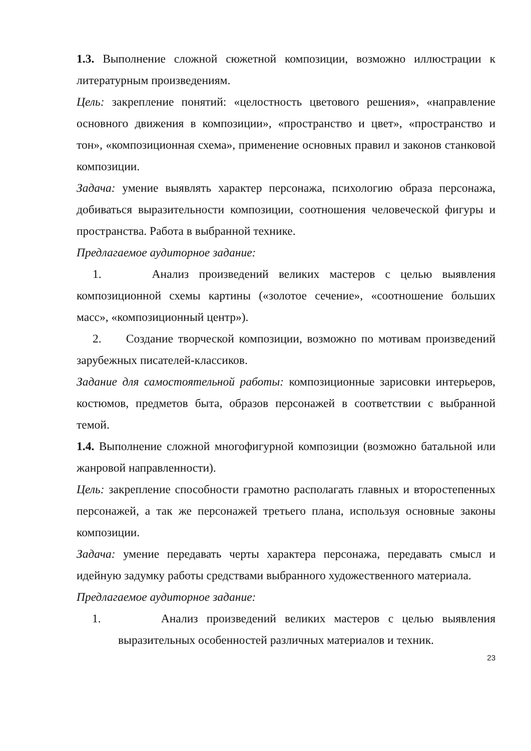1.3. Выполнение сложной сюжетной композиции, возможно иллюстрации к литературным произведениям.
Цель: закрепление понятий: «целостность цветового решения», «направление основного движения в композиции», «пространство и цвет», «пространство и тон», «композиционная схема», применение основных правил и законов станковой композиции.
Задача: умение выявлять характер персонажа, психологию образа персонажа, добиваться выразительности композиции, соотношения человеческой фигуры и пространства. Работа в выбранной технике.
Предлагаемое аудиторное задание:
1. Анализ произведений великих мастеров с целью выявления композиционной схемы картины («золотое сечение», «соотношение больших масс», «композиционный центр»).
2. Создание творческой композиции, возможно по мотивам произведений зарубежных писателей-классиков.
Задание для самостоятельной работы: композиционные зарисовки интерьеров, костюмов, предметов быта, образов персонажей в соответствии с выбранной темой.
1.4. Выполнение сложной многофигурной композиции (возможно батальной или жанровой направленности).
Цель: закрепление способности грамотно располагать главных и второстепенных персонажей, а так же персонажей третьего плана, используя основные законы композиции.
Задача: умение передавать черты характера персонажа, передавать смысл и идейную задумку работы средствами выбранного художественного материала.
Предлагаемое аудиторное задание:
1. Анализ произведений великих мастеров с целью выявления выразительных особенностей различных материалов и техник.
23